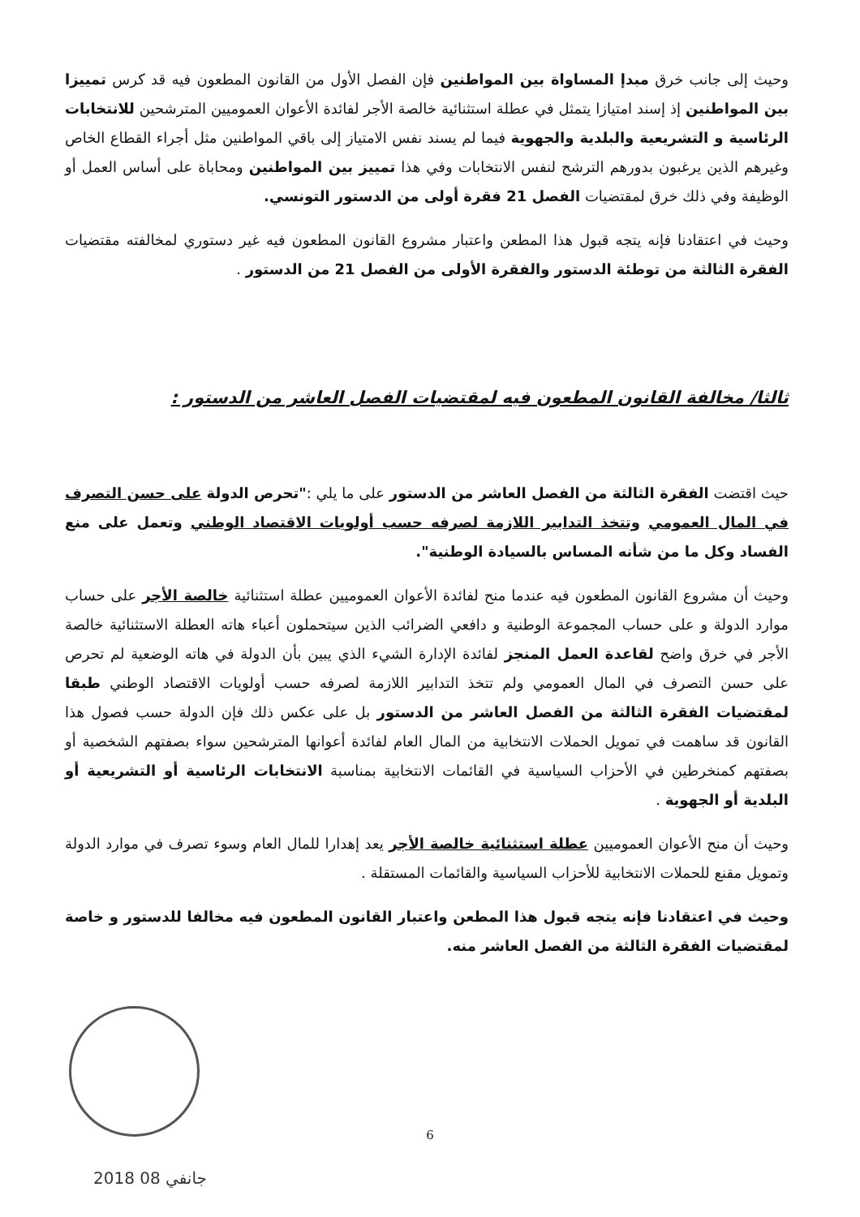وحيث إلى جانب خرق مبدإ المساواة بين المواطنين فإن الفصل الأول من القانون المطعون فيه قد كرس تمييزا بين المواطنين إذ إسند امتيازا يتمثل في عطلة استثنائية خالصة الأجر لفائدة الأعوان العموميين المترشحين للانتخابات الرئاسية و التشريعية والبلدية والجهوية فيما لم يسند نفس الامتياز إلى باقي المواطنين مثل أجراء القطاع الخاص وغيرهم الذين يرغبون بدورهم الترشح لنفس الانتخابات وفي هذا تمييز بين المواطنين ومحاباة على أساس العمل أو الوظيفة وفي ذلك خرق لمقتضيات الفصل 21 فقرة أولى من الدستور التونسي.
وحيث في اعتقادنا فإنه يتجه قبول هذا المطعن واعتبار مشروع القانون المطعون فيه غير دستوري لمخالفته مقتضيات الفقرة الثالثة من توطئة الدستور والفقرة الأولى من الفصل 21 من الدستور .
ثالثا/ مخالفة القانون المطعون فيه لمقتضيات الفصل العاشر من الدستور :
حيث اقتضت الفقرة الثالثة من الفصل العاشر من الدستور على ما يلي :"تحرص الدولة على حسن التصرف في المال العمومي وتتخذ التدابير اللازمة لصرفه حسب أولويات الاقتصاد الوطني وتعمل على منع الفساد وكل ما من شأنه المساس بالسيادة الوطنية".
وحيث أن مشروع القانون المطعون فيه عندما منح لفائدة الأعوان العموميين عطلة استثنائية خالصة الأجر على حساب موارد الدولة و على حساب المجموعة الوطنية و دافعي الضرائب الذين سيتحملون أعباء هاته العطلة الاستثنائية خالصة الأجر في خرق واضح لقاعدة العمل المنجز لفائدة الإدارة الشيء الذي يبين بأن الدولة في هاته الوضعية لم تحرص على حسن التصرف في المال العمومي ولم تتخذ التدابير اللازمة لصرفه حسب أولويات الاقتصاد الوطني طبقا لمقتضيات الفقرة الثالثة من الفصل العاشر من الدستور بل على عكس ذلك فإن الدولة حسب فصول هذا القانون قد ساهمت في تمويل الحملات الانتخابية من المال العام لفائدة أعوانها المترشحين سواء بصفتهم الشخصية أو بصفتهم كمنخرطين في الأحزاب السياسية في القائمات الانتخابية بمناسبة الانتخابات الرئاسية أو التشريعية أو البلدية أو الجهوية .
وحيث أن منح الأعوان العموميين عطلة استثنائية خالصة الأجر يعد إهدارا للمال العام وسوء تصرف في موارد الدولة وتمويل مقنع للحملات الانتخابية للأحزاب السياسية والقائمات المستقلة .
وحيث في اعتقادنا فإنه يتجه قبول هذا المطعن واعتبار القانون المطعون فيه مخالفا للدستور و خاصة لمقتضيات الفقرة الثالثة من الفصل العاشر منه.
6
2018 جانفي 08